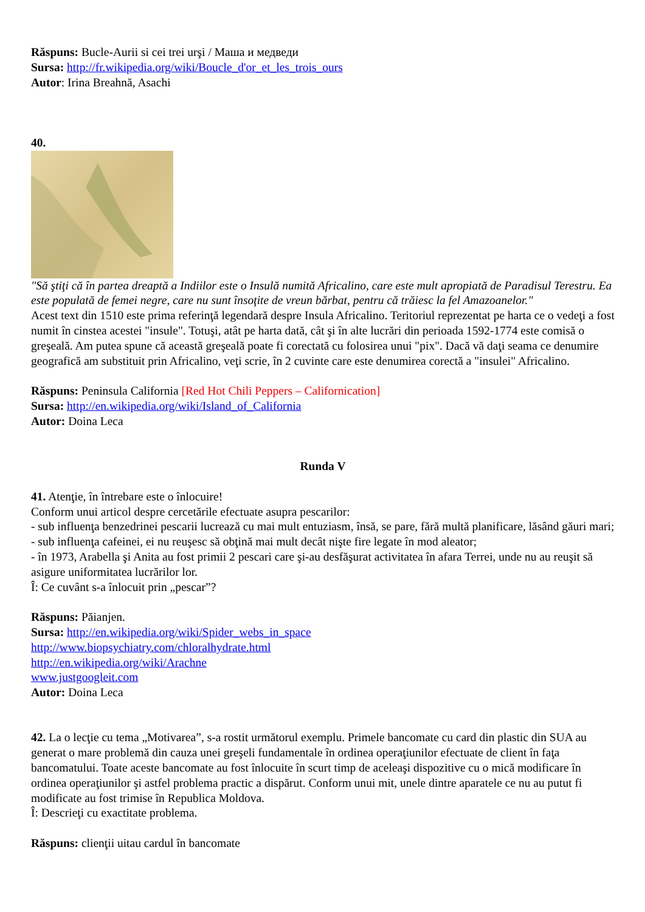Răspuns: Bucle-Aurii si cei trei urşi / Маша и медведи
Sursa: http://fr.wikipedia.org/wiki/Boucle_d'or_et_les_trois_ours
Autor: Irina Breahnă, Asachi
40.
"Să ştiţi că în partea dreaptă a Indiilor este o Insulă numită Africalino, care este mult apropiată de Paradisul Terestru. Ea este populată de femei negre, care nu sunt însoţite de vreun bărbat, pentru că trăiesc la fel Amazoanelor."
Acest text din 1510 este prima referinţă legendară despre Insula Africalino. Teritoriul reprezentat pe harta ce o vedeţi a fost numit în cinstea acestei "insule". Totuşi, atât pe harta dată, cât şi în alte lucrări din perioada 1592-1774 este comisă o greşeală. Am putea spune că această greşeală poate fi corectată cu folosirea unui "pix". Dacă vă daţi seama ce denumire geografică am substituit prin Africalino, veţi scrie, în 2 cuvinte care este denumirea corectă a "insulei" Africalino.
Răspuns: Peninsula California [Red Hot Chili Peppers – Californication]
Sursa: http://en.wikipedia.org/wiki/Island_of_California
Autor: Doina Leca
Runda V
41. Atenţie, în întrebare este o înlocuire!
Conform unui articol despre cercetările efectuate asupra pescarilor:
- sub influenţa benzedrinei pescarii lucrează cu mai mult entuziasm, însă, se pare, fără multă planificare, lăsând găuri mari;
- sub influenţa cafeinei, ei nu reuşesc să obţină mai mult decât nişte fire legate în mod aleator;
- în 1973, Arabella şi Anita au fost primii 2 pescari care şi-au desfăşurat activitatea în afara Terrei, unde nu au reuşit să asigure uniformitatea lucrărilor lor.
Î: Ce cuvânt s-a înlocuit prin „pescar”?
Răspuns: Păianjen.
Sursa: http://en.wikipedia.org/wiki/Spider_webs_in_space
http://www.biopsychiatry.com/chloralhydrate.html
http://en.wikipedia.org/wiki/Arachne
www.justgoogleit.com
Autor: Doina Leca
42. La o lecţie cu tema „Motivarea”, s-a rostit următorul exemplu. Primele bancomate cu card din plastic din SUA au generat o mare problemă din cauza unei greşeli fundamentale în ordinea operaţiunilor efectuate de client în faţa bancomatului. Toate aceste bancomate au fost înlocuite în scurt timp de aceleaşi dispozitive cu o mică modificare în ordinea operaţiunilor şi astfel problema practic a dispărut. Conform unui mit, unele dintre aparatele ce nu au putut fi modificate au fost trimise în Republica Moldova.
Î: Descrieţi cu exactitate problema.
Răspuns: clienţii uitau cardul în bancomate